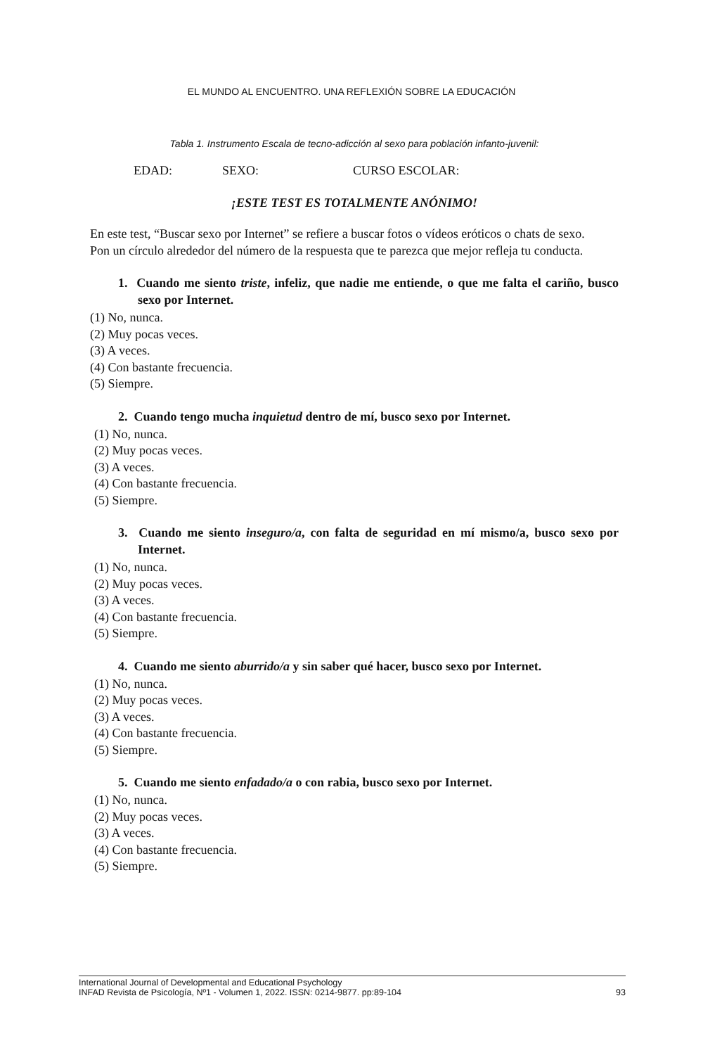EL MUNDO AL ENCUENTRO. UNA REFLEXIÓN SOBRE LA EDUCACIÓN
Tabla 1. Instrumento Escala de tecno-adicción al sexo para población infanto-juvenil:
EDAD: SEXO: CURSO ESCOLAR:
¡ESTE TEST ES TOTALMENTE ANÓNIMO!
En este test, “Buscar sexo por Internet” se refiere a buscar fotos o vídeos eróticos o chats de sexo.
Pon un círculo alrededor del número de la respuesta que te parezca que mejor refleja tu conducta.
1. Cuando me siento triste, infeliz, que nadie me entiende, o que me falta el cariño, busco sexo por Internet.
(1) No, nunca.
(2) Muy pocas veces.
(3) A veces.
(4) Con bastante frecuencia.
(5) Siempre.
2. Cuando tengo mucha inquietud dentro de mí, busco sexo por Internet.
(1) No, nunca.
(2) Muy pocas veces.
(3) A veces.
(4) Con bastante frecuencia.
(5) Siempre.
3. Cuando me siento inseguro/a, con falta de seguridad en mí mismo/a, busco sexo por Internet.
(1) No, nunca.
(2) Muy pocas veces.
(3) A veces.
(4) Con bastante frecuencia.
(5) Siempre.
4. Cuando me siento aburrido/a y sin saber qué hacer, busco sexo por Internet.
(1) No, nunca.
(2) Muy pocas veces.
(3) A veces.
(4) Con bastante frecuencia.
(5) Siempre.
5. Cuando me siento enfadado/a o con rabia, busco sexo por Internet.
(1) No, nunca.
(2) Muy pocas veces.
(3) A veces.
(4) Con bastante frecuencia.
(5) Siempre.
International Journal of Developmental and Educational Psychology
INFAD Revista de Psicología, Nº1 - Volumen 1, 2022. ISSN: 0214-9877. pp:89-104 93